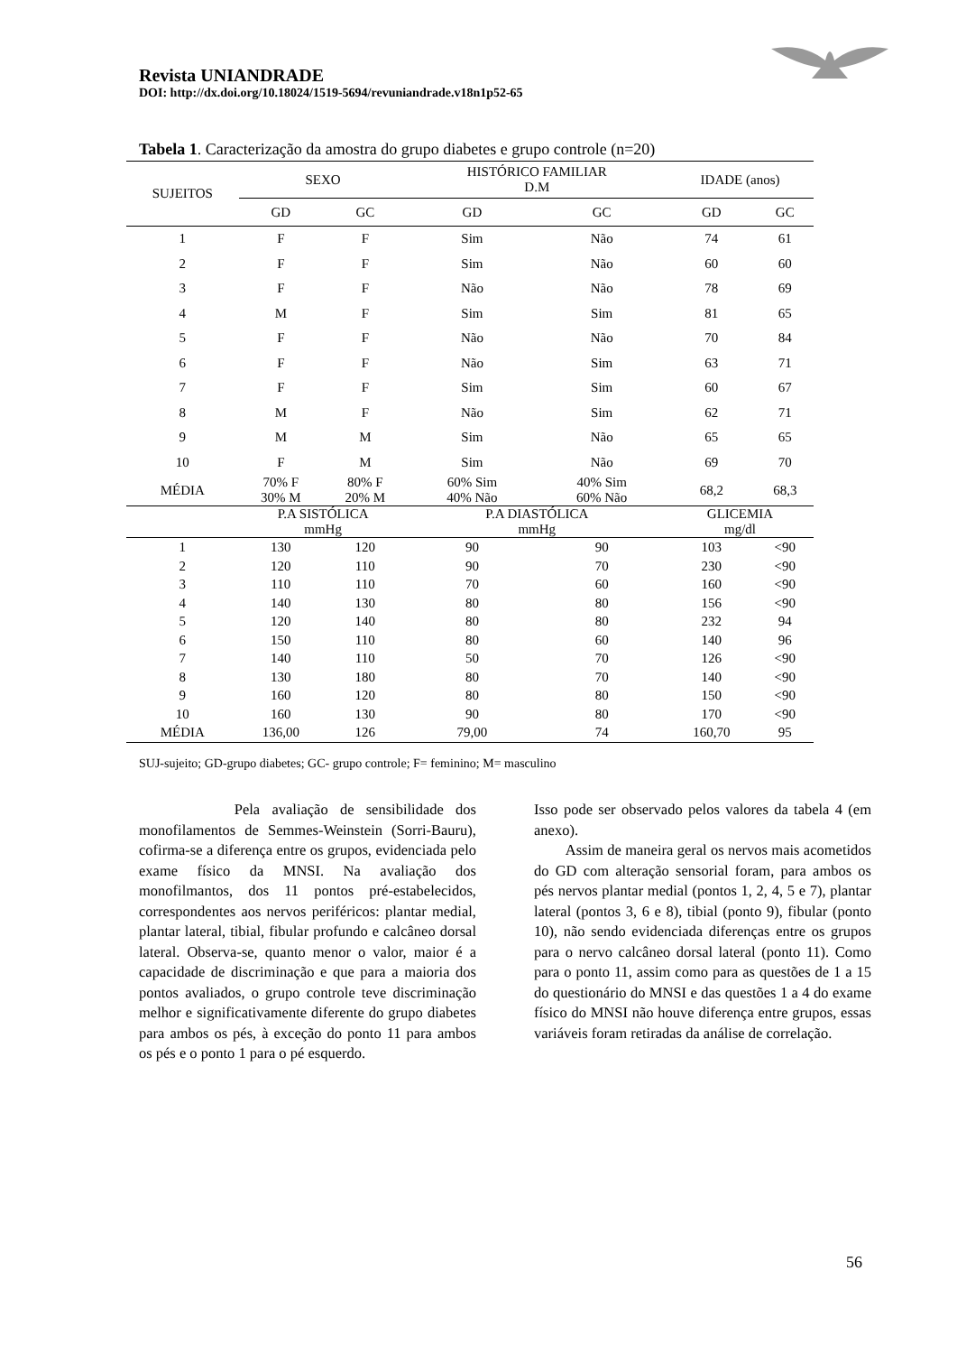Revista UNIANDRADE
DOI: http://dx.doi.org/10.18024/1519-5694/revuniandrade.v18n1p52-65
Tabela 1. Caracterização da amostra do grupo diabetes e grupo controle (n=20)
| SUJEITOS | SEXO | | HISTÓRICO FAMILIAR D.M | | IDADE (anos) | |
| | GD | GC | GD | GC | GD | GC |
| 1 | F | F | Sim | Não | 74 | 61 |
| 2 | F | F | Sim | Não | 60 | 60 |
| 3 | F | F | Não | Não | 78 | 69 |
| 4 | M | F | Sim | Sim | 81 | 65 |
| 5 | F | F | Não | Não | 70 | 84 |
| 6 | F | F | Não | Sim | 63 | 71 |
| 7 | F | F | Sim | Sim | 60 | 67 |
| 8 | M | F | Não | Sim | 62 | 71 |
| 9 | M | M | Sim | Não | 65 | 65 |
| 10 | F | M | Sim | Não | 69 | 70 |
| MÉDIA | 70% F 30% M | 80% F 20% M | 60% Sim 40% Não | 40% Sim 60% Não | 68,2 | 68,3 |
| | P.A SISTÓLICA mmHg | | P.A DIASTÓLICA mmHg | | GLICEMIA mg/dl | |
| 1 | 130 | 120 | 90 | 90 | 103 | <90 |
| 2 | 120 | 110 | 90 | 70 | 230 | <90 |
| 3 | 110 | 110 | 70 | 60 | 160 | <90 |
| 4 | 140 | 130 | 80 | 80 | 156 | <90 |
| 5 | 120 | 140 | 80 | 80 | 232 | 94 |
| 6 | 150 | 110 | 80 | 60 | 140 | 96 |
| 7 | 140 | 110 | 50 | 70 | 126 | <90 |
| 8 | 130 | 180 | 80 | 70 | 140 | <90 |
| 9 | 160 | 120 | 80 | 80 | 150 | <90 |
| 10 | 160 | 130 | 90 | 80 | 170 | <90 |
| MÉDIA | 136,00 | 126 | 79,00 | 74 | 160,70 | 95 |
SUJ-sujeito; GD-grupo diabetes; GC- grupo controle; F= feminino; M= masculino
Pela avaliação de sensibilidade dos monofilamentos de Semmes-Weinstein (Sorri-Bauru), cofirma-se a diferença entre os grupos, evidenciada pelo exame físico da MNSI. Na avaliação dos monofilmantos, dos 11 pontos pré-estabelecidos, correspondentes aos nervos periféricos: plantar medial, plantar lateral, tibial, fibular profundo e calcâneo dorsal lateral. Observa-se, quanto menor o valor, maior é a capacidade de discriminação e que para a maioria dos pontos avaliados, o grupo controle teve discriminação melhor e significativamente diferente do grupo diabetes para ambos os pés, à exceção do ponto 11 para ambos os pés e o ponto 1 para o pé esquerdo.
Isso pode ser observado pelos valores da tabela 4 (em anexo).
Assim de maneira geral os nervos mais acometidos do GD com alteração sensorial foram, para ambos os pés nervos plantar medial (pontos 1, 2, 4, 5 e 7), plantar lateral (pontos 3, 6 e 8), tibial (ponto 9), fibular (ponto 10), não sendo evidenciada diferenças entre os grupos para o nervo calcâneo dorsal lateral (ponto 11). Como para o ponto 11, assim como para as questões de 1 a 15 do questionário do MNSI e das questões 1 a 4 do exame físico do MNSI não houve diferença entre grupos, essas variáveis foram retiradas da análise de correlação.
56